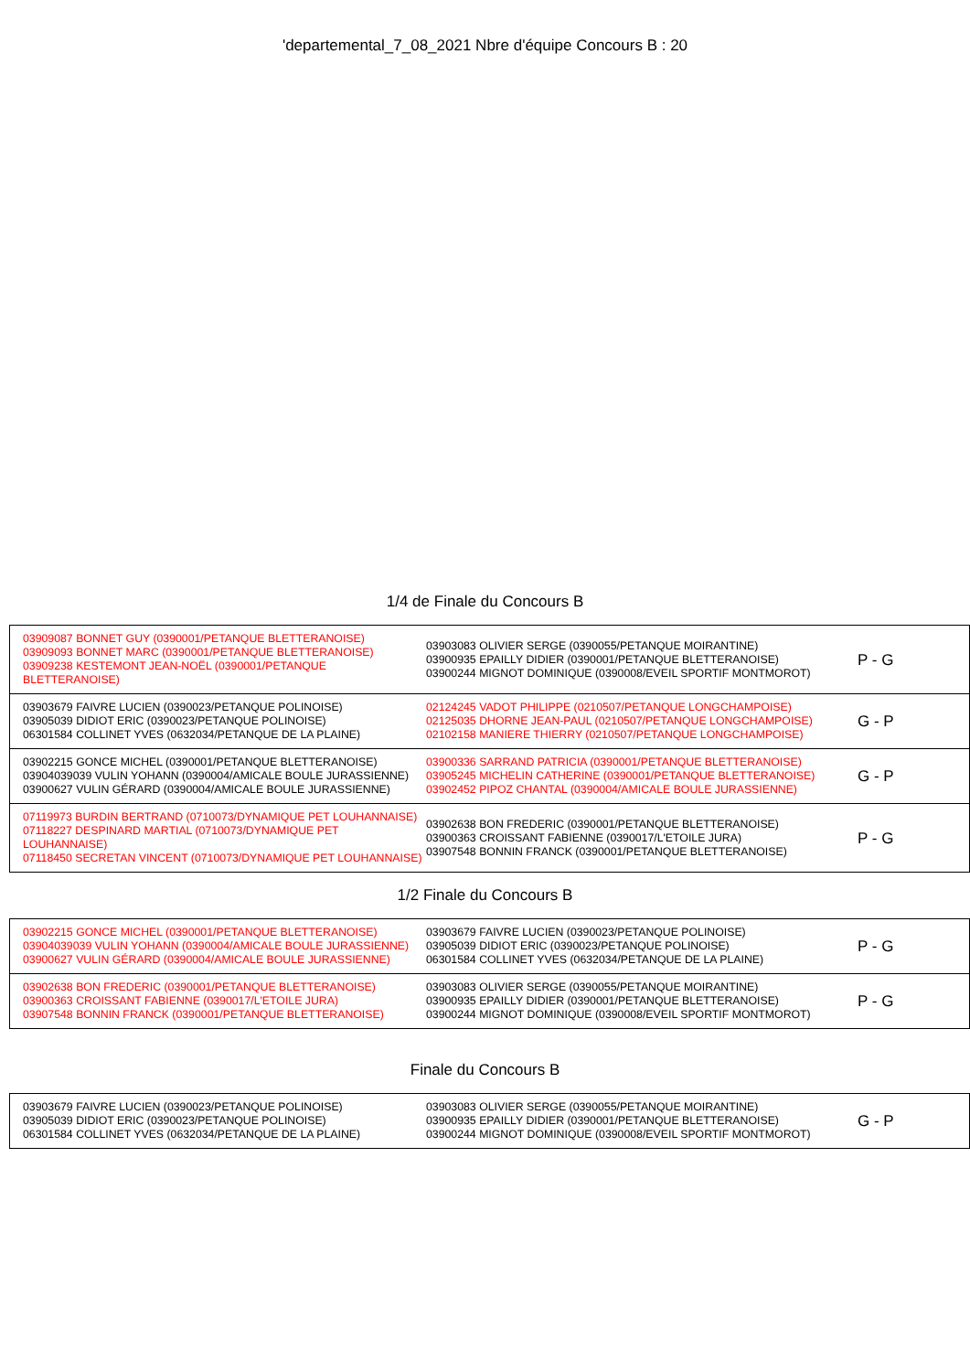'departemental_7_08_2021 Nbre d'équipe Concours B : 20
1/4 de Finale du Concours B
| 03909087 BONNET GUY (0390001/PETANQUE BLETTERANOISE) 03909093 BONNET MARC (0390001/PETANQUE BLETTERANOISE) 03909238 KESTEMONT JEAN-NOËL (0390001/PETANQUE BLETTERANOISE) | 03903083 OLIVIER SERGE (0390055/PETANQUE MOIRANTINE) 03900935 EPAILLY DIDIER (0390001/PETANQUE BLETTERANOISE) 03900244 MIGNOT DOMINIQUE (0390008/EVEIL SPORTIF MONTMOROT) | P - G |
| 03903679 FAIVRE LUCIEN (0390023/PETANQUE POLINOISE) 03905039 DIDIOT ERIC (0390023/PETANQUE POLINOISE) 06301584 COLLINET YVES (0632034/PETANQUE DE LA PLAINE) | 02124245 VADOT PHILIPPE (0210507/PETANQUE LONGCHAMPOISE) 02125035 DHORNE JEAN-PAUL (0210507/PETANQUE LONGCHAMPOISE) 02102158 MANIERE THIERRY (0210507/PETANQUE LONGCHAMPOISE) | G - P |
| 03902215 GONCE MICHEL (0390001/PETANQUE BLETTERANOISE) 03904039039 VULIN YOHANN (0390004/AMICALE BOULE JURASSIENNE) 03900627 VULIN GÉRARD (0390004/AMICALE BOULE JURASSIENNE) | 03900336 SARRAND PATRICIA (0390001/PETANQUE BLETTERANOISE) 03905245 MICHELIN CATHERINE (0390001/PETANQUE BLETTERANOISE) 03902452 PIPOZ CHANTAL (0390004/AMICALE BOULE JURASSIENNE) | G - P |
| 07119973 BURDIN BERTRAND (0710073/DYNAMIQUE PET LOUHANNAISE) 07118227 DESPINARD MARTIAL (0710073/DYNAMIQUE PET LOUHANNAISE) 07118450 SECRETAN VINCENT (0710073/DYNAMIQUE PET LOUHANNAISE) | 03902638 BON FREDERIC (0390001/PETANQUE BLETTERANOISE) 03900363 CROISSANT FABIENNE (0390017/L'ETOILE JURA) 03907548 BONNIN FRANCK (0390001/PETANQUE BLETTERANOISE) | P - G |
1/2 Finale du Concours B
| 03902215 GONCE MICHEL (0390001/PETANQUE BLETTERANOISE) 03904039039 VULIN YOHANN (0390004/AMICALE BOULE JURASSIENNE) 03900627 VULIN GÉRARD (0390004/AMICALE BOULE JURASSIENNE) | 03903679 FAIVRE LUCIEN (0390023/PETANQUE POLINOISE) 03905039 DIDIOT ERIC (0390023/PETANQUE POLINOISE) 06301584 COLLINET YVES (0632034/PETANQUE DE LA PLAINE) | P - G |
| 03902638 BON FREDERIC (0390001/PETANQUE BLETTERANOISE) 03900363 CROISSANT FABIENNE (0390017/L'ETOILE JURA) 03907548 BONNIN FRANCK (0390001/PETANQUE BLETTERANOISE) | 03903083 OLIVIER SERGE (0390055/PETANQUE MOIRANTINE) 03900935 EPAILLY DIDIER (0390001/PETANQUE BLETTERANOISE) 03900244 MIGNOT DOMINIQUE (0390008/EVEIL SPORTIF MONTMOROT) | P - G |
Finale du Concours B
| 03903679 FAIVRE LUCIEN (0390023/PETANQUE POLINOISE) 03905039 DIDIOT ERIC (0390023/PETANQUE POLINOISE) 06301584 COLLINET YVES (0632034/PETANQUE DE LA PLAINE) | 03903083 OLIVIER SERGE (0390055/PETANQUE MOIRANTINE) 03900935 EPAILLY DIDIER (0390001/PETANQUE BLETTERANOISE) 03900244 MIGNOT DOMINIQUE (0390008/EVEIL SPORTIF MONTMOROT) | G - P |